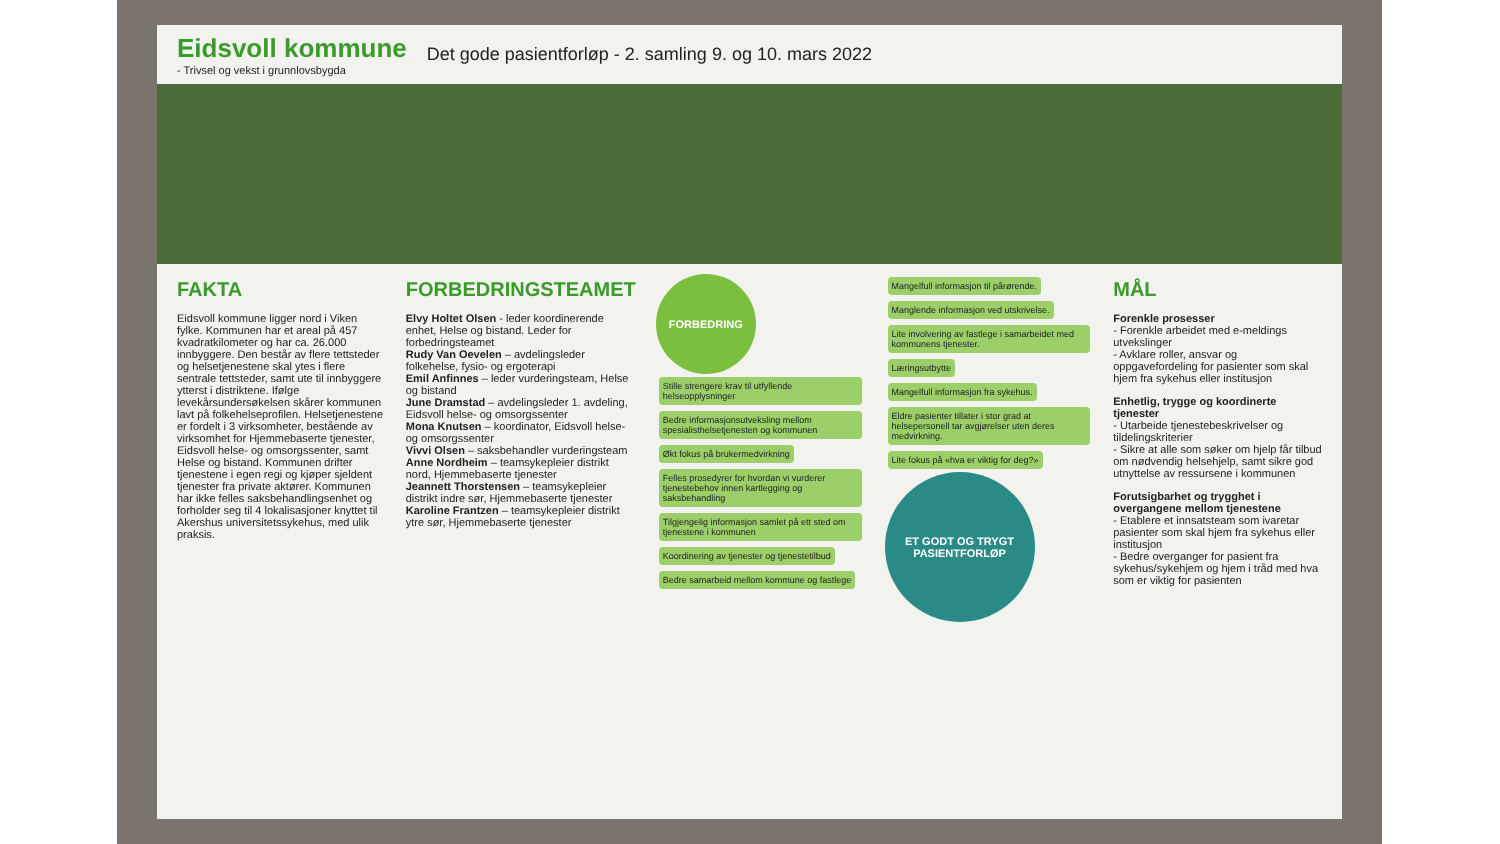Eidsvoll kommune
- Trivsel og vekst i grunnlovsbygda
Det gode pasientforløp - 2. samling 9. og 10. mars 2022
FAKTA
Eidsvoll kommune ligger nord i Viken fylke. Kommunen har et areal på 457 kvadratkilometer og har ca. 26.000 innbyggere. Den består av flere tettsteder og helsetjenestene skal ytes i flere sentrale tettsteder, samt ute til innbyggere ytterst i distriktene. Ifølge levekårsundersøkelsen skårer kommunen lavt på folkehelseprofilen. Helsetjenestene er fordelt i 3 virksomheter, bestående av virksomhet for Hjemmebaserte tjenester, Eidsvoll helse- og omsorgssenter, samt Helse og bistand. Kommunen drifter tjenestene i egen regi og kjøper sjeldent tjenester fra private aktører. Kommunen har ikke felles saksbehandlingsenhet og forholder seg til 4 lokalisasjoner knyttet til Akershus universitetssykehus, med ulik praksis.
FORBEDRINGSTEAMET
Elvy Holtet Olsen - leder koordinerende enhet, Helse og bistand. Leder for forbedringsteamet
Rudy Van Oevelen – avdelingsleder folkehelse, fysio- og ergoterapi
Emil Anfinnes – leder vurderingsteam, Helse og bistand
June Dramstad – avdelingsleder 1. avdeling, Eidsvoll helse- og omsorgssenter
Mona Knutsen – koordinator, Eidsvoll helse- og omsorgssenter
Vivvi Olsen – saksbehandler vurderingsteam
Anne Nordheim – teamsykepleier distrikt nord, Hjemmebaserte tjenester
Jeannett Thorstensen – teamsykepleier distrikt indre sør, Hjemmebaserte tjenester
Karoline Frantzen – teamsykepleier distrikt ytre sør, Hjemmebaserte tjenester
FORBEDRING
Stille strengere krav til utfyllende helseopplysninger Bedre informasjonsutveksling mellom spesialisthelsetjenesten og kommunen Økt fokus på brukermedvirkning Felles prosedyrer for hvordan vi vurderer tjenestebehov innen kartlegging og saksbehandling Tilgjengelig informasjon samlet på ett sted om tjenestene i kommunen Koordinering av tjenester og tjenestetilbud Bedre samarbeid mellom kommune og fastlege
Mangelfull informasjon til pårørende. Manglende informasjon ved utskrivelse. Lite involvering av fastlege i samarbeidet med kommunens tjenester. Læringsutbytte Mangelfull informasjon fra sykehus. Eldre pasienter tillater i stor grad at helsepersonell tar avgjørelser uten deres medvirkning. Lite fokus på «hva er viktig for deg?»
ET GODT OG TRYGT PASIENTFORLØP
MÅL
Forenkle prosesser
- Forenkle arbeidet med e-meldings utvekslinger
- Avklare roller, ansvar og oppgavefordeling for pasienter som skal hjem fra sykehus eller institusjon
Enhetlig, trygge og koordinerte tjenester
- Utarbeide tjenestebeskrivelser og tildelingskriterier
- Sikre at alle som søker om hjelp får tilbud om nødvendig helsehjelp, samt sikre god utnyttelse av ressursene i kommunen
Forutsigbarhet og trygghet i overgangene mellom tjenestene
- Etablere et innsatsteam som ivaretar pasienter som skal hjem fra sykehus eller institusjon
- Bedre overganger for pasient fra sykehus/sykehjem og hjem i tråd med hva som er viktig for pasienten